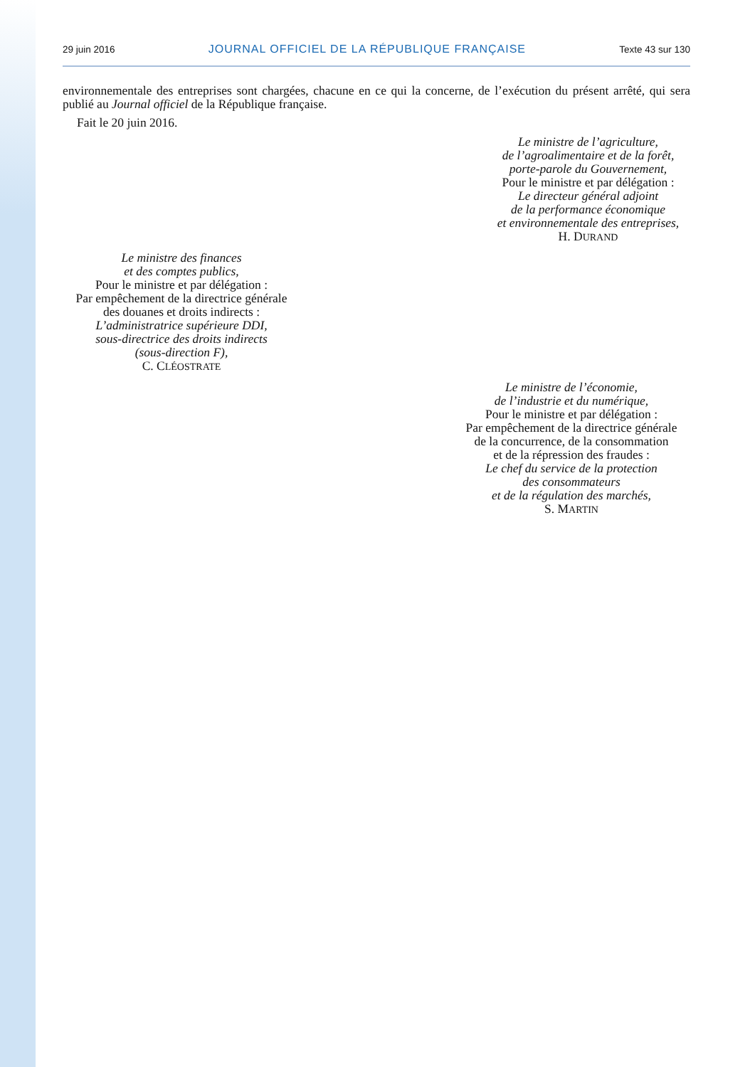29 juin 2016 JOURNAL OFFICIEL DE LA RÉPUBLIQUE FRANÇAISE Texte 43 sur 130
environnementale des entreprises sont chargées, chacune en ce qui la concerne, de l’exécution du présent arrêté, qui sera publié au Journal officiel de la République française.
Fait le 20 juin 2016.
Le ministre de l’agriculture,
de l’agroalimentaire et de la forêt,
porte-parole du Gouvernement,
Pour le ministre et par délégation :
Le directeur général adjoint
de la performance économique
et environnementale des entreprises,
H. DURAND
Le ministre des finances
et des comptes publics,
Pour le ministre et par délégation :
Par empêchement de la directrice générale
des douanes et droits indirects :
L’administratrice supérieure DDI,
sous-directrice des droits indirects
(sous-direction F),
C. CLÉOSTRATE
Le ministre de l’économie,
de l’industrie et du numérique,
Pour le ministre et par délégation :
Par empêchement de la directrice générale
de la concurrence, de la consommation
et de la répression des fraudes :
Le chef du service de la protection
des consommateurs
et de la régulation des marchés,
S. MARTIN